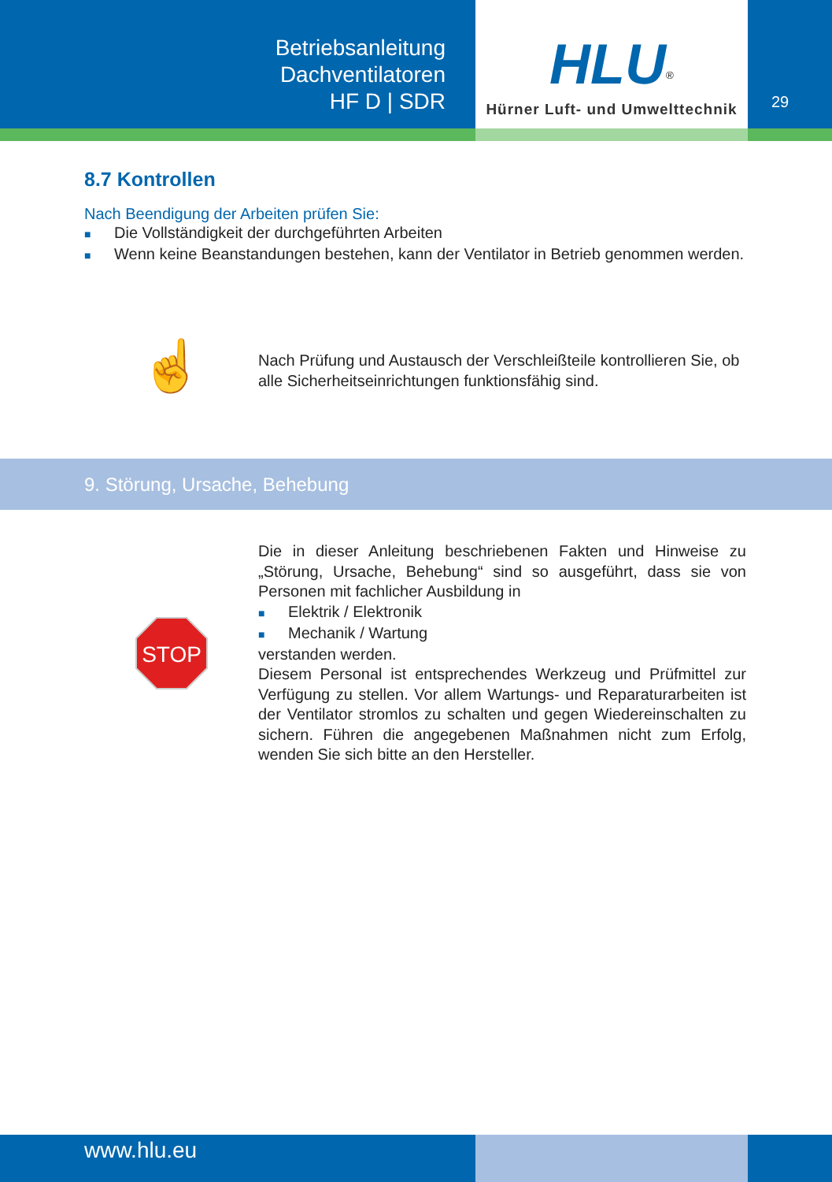Betriebsanleitung
Dachventilatoren
HF D | SDR
HLU<sup>®</sup>
Hürner Luft- und Umwelttechnik
29
8.7 Kontrollen
Nach Beendigung der Arbeiten prüfen Sie:
■ Die Vollständigkeit der durchgeführten Arbeiten
■ Wenn keine Beanstandungen bestehen, kann der Ventilator in Betrieb genommen werden.
☝
Nach Prüfung und Austausch der Verschleißteile kontrollieren Sie, ob alle Sicherheitseinrichtungen funktionsfähig sind.
9. Störung, Ursache, Behebung
STOP
Die in dieser Anleitung beschriebenen Fakten und Hinweise zu „Störung, Ursache, Behebung“ sind so ausgeführt, dass sie von Personen mit fachlicher Ausbildung in
■ Elektrik / Elektronik
■ Mechanik / Wartung
verstanden werden.
Diesem Personal ist entsprechendes Werkzeug und Prüfmittel zur Verfügung zu stellen. Vor allem Wartungs- und Reparaturarbeiten ist der Ventilator stromlos zu schalten und gegen Wiedereinschalten zu sichern. Führen die angegebenen Maßnahmen nicht zum Erfolg, wenden Sie sich bitte an den Hersteller.
www.hlu.eu